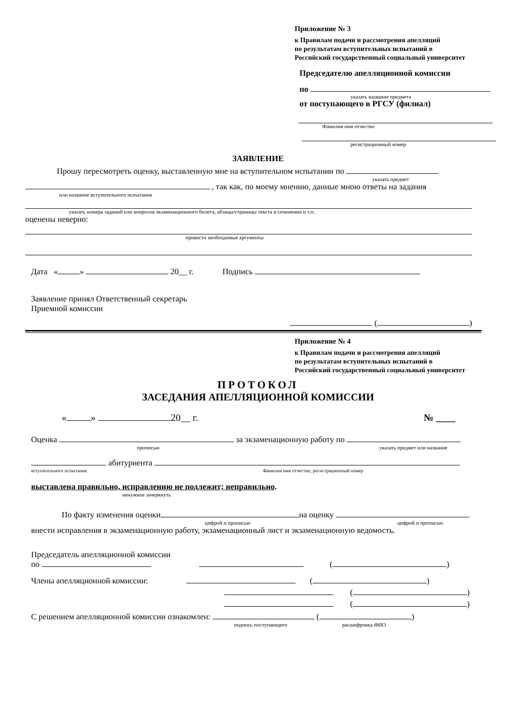Приложение № 3
к Правилам подачи и рассмотрения апелляций
по результатам вступительных испытаний в
Российский государственный социальный университет
Председателю апелляционной комиссии
по
указать название предмета
от поступающего в РГСУ (филиал)
Фамилия имя отчество
регистрационный номер
ЗАЯВЛЕНИЕ
Прошу пересмотреть оценку, выставленную мне на вступительном испытании по
указать предмет
, так как, по моему мнению, данные мною ответы на задания
или название вступительного испытания
указать номера заданий или вопросов экзаменационного билета, абзацы/страницы текста в сочинении и т.п.
оценены неверно:
привести необходимые аргументы
Дата « » 20__ г. Подпись
Заявление принял Ответственный секретарь
Приемной комиссии
( )
Приложение № 4
к Правилам подачи и рассмотрения апелляций
по результатам вступительных испытаний в
Российский государственный социальный университет
ПРОТОКОЛ
ЗАСЕДАНИЯ АПЕЛЛЯЦИОННОЙ КОМИССИИ
« » 20__ г. № ____
Оценка за экзаменационную работу по
прописью указать предмет или название
абитуриента
вступительного испытания Фамилия имя отчество, регистрационный номер
выставлена правильно, исправлению не подлежит; неправильно.
ненужное зачеркнуть
По факту изменения оценки на оценку
цифрой и прописью цифрой и прописью
внести исправления в экзаменационную работу, экзаменационный лист и экзаменационную ведомость.
Председатель апелляционной комиссии
по ( )
Члены апелляционной комиссии: ( )
( )
( )
С решением апелляционной комиссии ознакомлен: ( )
подпись поступающего расшифровка ФИО